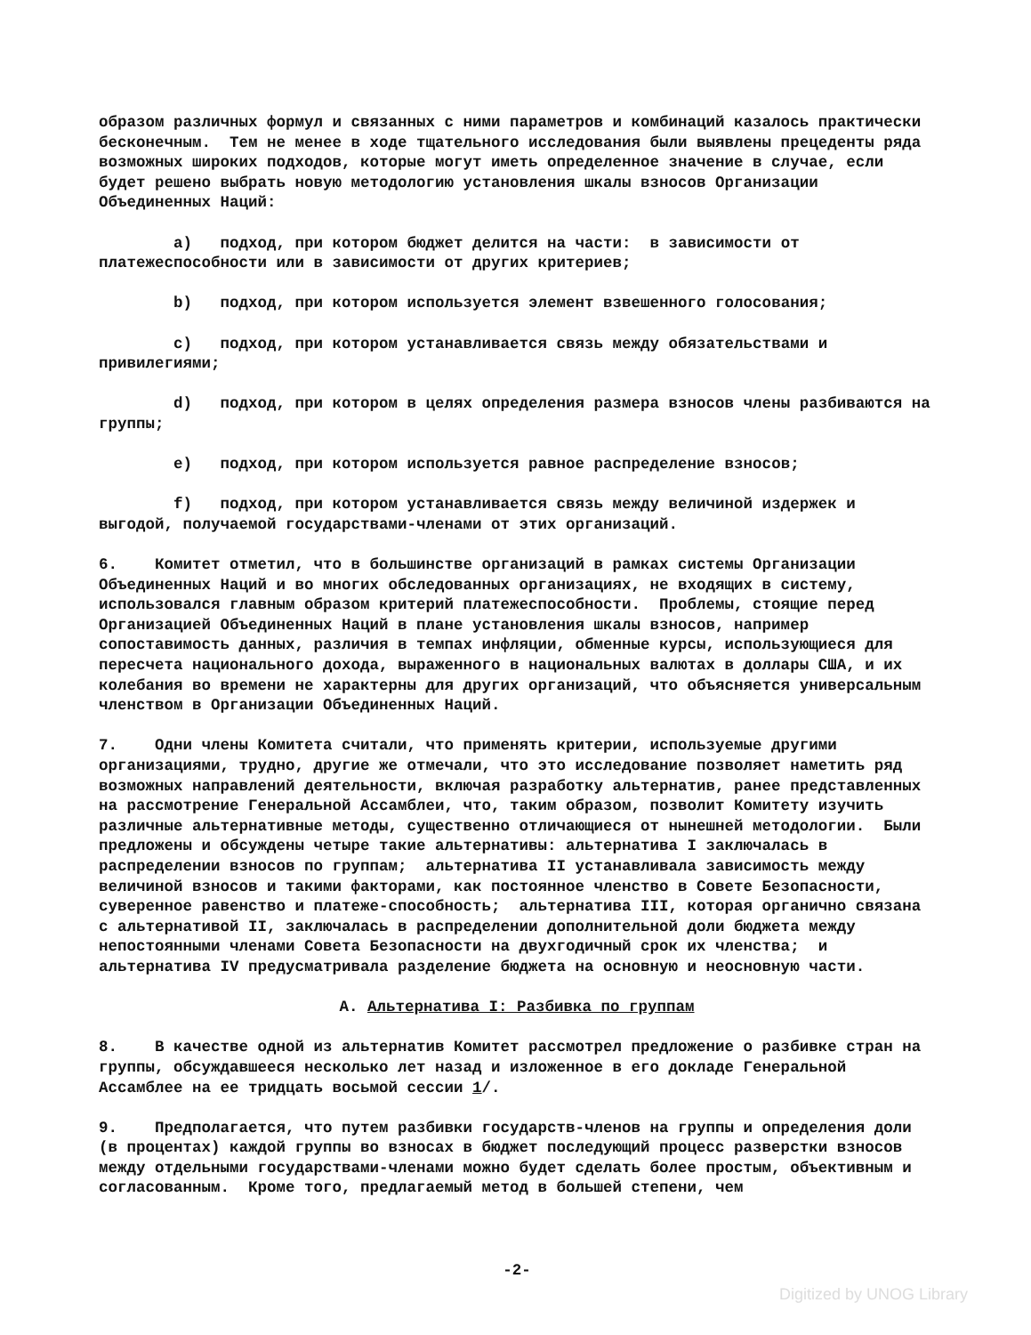образом различных формул и связанных с ними параметров и комбинаций казалось практически бесконечным. Тем не менее в ходе тщательного исследования были выявлены прецеденты ряда возможных широких подходов, которые могут иметь определенное значение в случае, если будет решено выбрать новую методологию установления шкалы взносов Организации Объединенных Наций:
a) подход, при котором бюджет делится на части: в зависимости от платежеспособности или в зависимости от других критериев;
b) подход, при котором используется элемент взвешенного голосования;
c) подход, при котором устанавливается связь между обязательствами и привилегиями;
d) подход, при котором в целях определения размера взносов члены разбиваются на группы;
e) подход, при котором используется равное распределение взносов;
f) подход, при котором устанавливается связь между величиной издержек и выгодой, получаемой государствами-членами от этих организаций.
6. Комитет отметил, что в большинстве организаций в рамках системы Организации Объединенных Наций и во многих обследованных организациях, не входящих в систему, использовался главным образом критерий платежеспособности. Проблемы, стоящие перед Организацией Объединенных Наций в плане установления шкалы взносов, например сопоставимость данных, различия в темпах инфляции, обменные курсы, использующиеся для пересчета национального дохода, выраженного в национальных валютах в доллары США, и их колебания во времени не характерны для других организаций, что объясняется универсальным членством в Организации Объединенных Наций.
7. Одни члены Комитета считали, что применять критерии, используемые другими организациями, трудно, другие же отмечали, что это исследование позволяет наметить ряд возможных направлений деятельности, включая разработку альтернатив, ранее представленных на рассмотрение Генеральной Ассамблеи, что, таким образом, позволит Комитету изучить различные альтернативные методы, существенно отличающиеся от нынешней методологии. Были предложены и обсуждены четыре такие альтернативы: альтернатива I заключалась в распределении взносов по группам; альтернатива II устанавливала зависимость между величиной взносов и такими факторами, как постоянное членство в Совете Безопасности, суверенное равенство и платеже-способность; альтернатива III, которая органично связана с альтернативой II, заключалась в распределении дополнительной доли бюджета между непостоянными членами Совета Безопасности на двухгодичный срок их членства; и альтернатива IV предусматривала разделение бюджета на основную и неосновную части.
A. Альтернатива I: Разбивка по группам
8. В качестве одной из альтернатив Комитет рассмотрел предложение о разбивке стран на группы, обсуждавшееся несколько лет назад и изложенное в его докладе Генеральной Ассамблее на ее тридцать восьмой сессии 1/.
9. Предполагается, что путем разбивки государств-членов на группы и определения доли (в процентах) каждой группы во взносах в бюджет последующий процесс разверстки взносов между отдельными государствами-членами можно будет сделать более простым, объективным и согласованным. Кроме того, предлагаемый метод в большей степени, чем
-2-
Digitized by UNOG Library